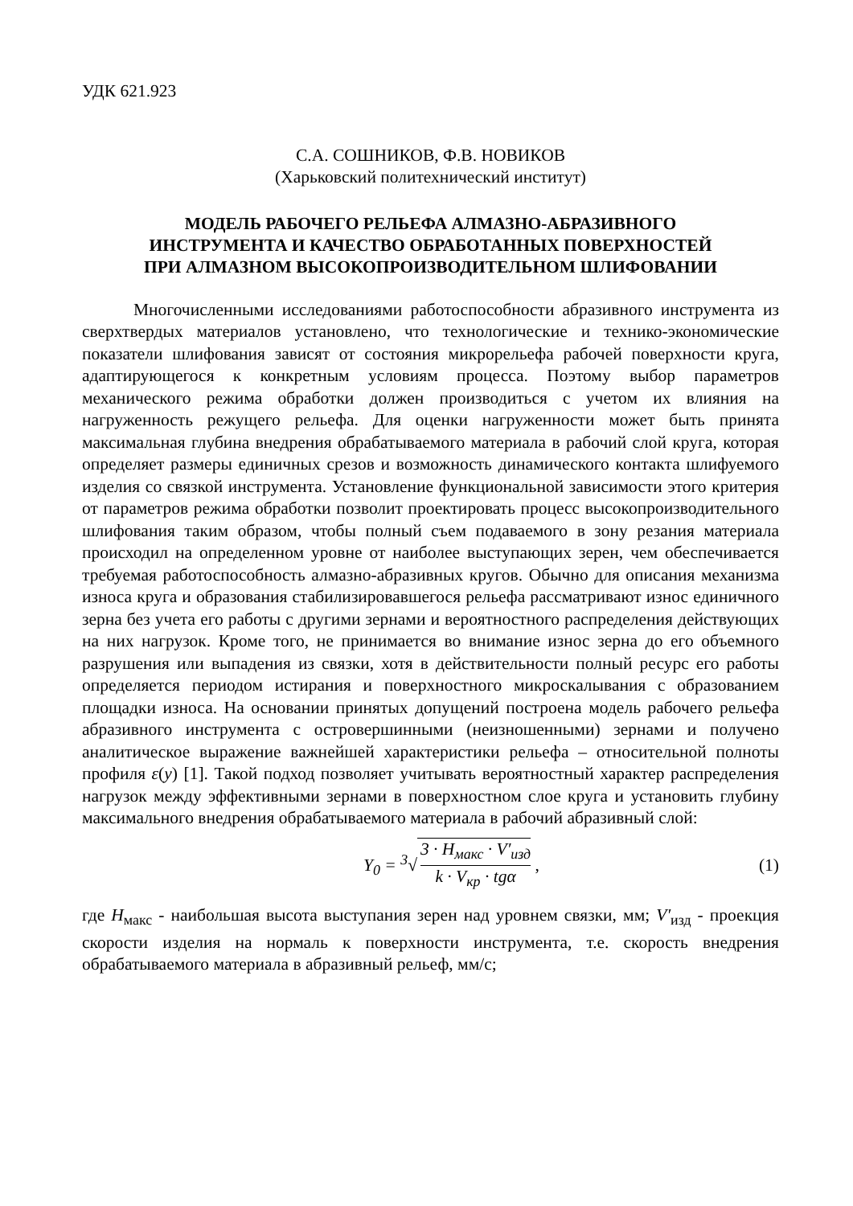УДК 621.923
С.А. СОШНИКОВ, Ф.В. НОВИКОВ
(Харьковский политехнический институт)
МОДЕЛЬ РАБОЧЕГО РЕЛЬЕФА АЛМАЗНО-АБРАЗИВНОГО
ИНСТРУМЕНТА И КАЧЕСТВО ОБРАБОТАННЫХ ПОВЕРХНОСТЕЙ
ПРИ АЛМАЗНОМ ВЫСОКОПРОИЗВОДИТЕЛЬНОМ ШЛИФОВАНИИ
Многочисленными исследованиями работоспособности абразивного инструмента из сверхтвердых материалов установлено, что технологические и технико-экономические показатели шлифования зависят от состояния микрорельефа рабочей поверхности круга, адаптирующегося к конкретным условиям процесса. Поэтому выбор параметров механического режима обработки должен производиться с учетом их влияния на нагруженность режущего рельефа. Для оценки нагруженности может быть принята максимальная глубина внедрения обрабатываемого материала в рабочий слой круга, которая определяет размеры единичных срезов и возможность динамического контакта шлифуемого изделия со связкой инструмента. Установление функциональной зависимости этого критерия от параметров режима обработки позволит проектировать процесс высокопроизводительного шлифования таким образом, чтобы полный съем подаваемого в зону резания материала происходил на определенном уровне от наиболее выступающих зерен, чем обеспечивается требуемая работоспособность алмазно-абразивных кругов. Обычно для описания механизма износа круга и образования стабилизировавшегося рельефа рассматривают износ единичного зерна без учета его работы с другими зернами и вероятностного распределения действующих на них нагрузок. Кроме того, не принимается во внимание износ зерна до его объемного разрушения или выпадения из связки, хотя в действительности полный ресурс его работы определяется периодом истирания и поверхностного микроскалывания с образованием площадки износа. На основании принятых допущений построена модель рабочего рельефа абразивного инструмента с островершинными (неизношенными) зернами и получено аналитическое выражение важнейшей характеристики рельефа – относительной полноты профиля ε(y) [1]. Такой подход позволяет учитывать вероятностный характер распределения нагрузок между эффективными зернами в поверхностном слое круга и установить глубину максимального внедрения обрабатываемого материала в рабочий абразивный слой:
Y<sub>0</sub> = <sup>3</sup>√ 3 · H<sub>макс</sub> · V′<sub>изд</sub> k · V<sub>кр</sub> · tgα ,
(1)
где H<sub>макс</sub> - наибольшая высота выступания зерен над уровнем связки, мм; V′<sub>изд</sub> - проекция скорости изделия на нормаль к поверхности инструмента, т.е. скорость внедрения обрабатываемого материала в абразивный рельеф, мм/с;